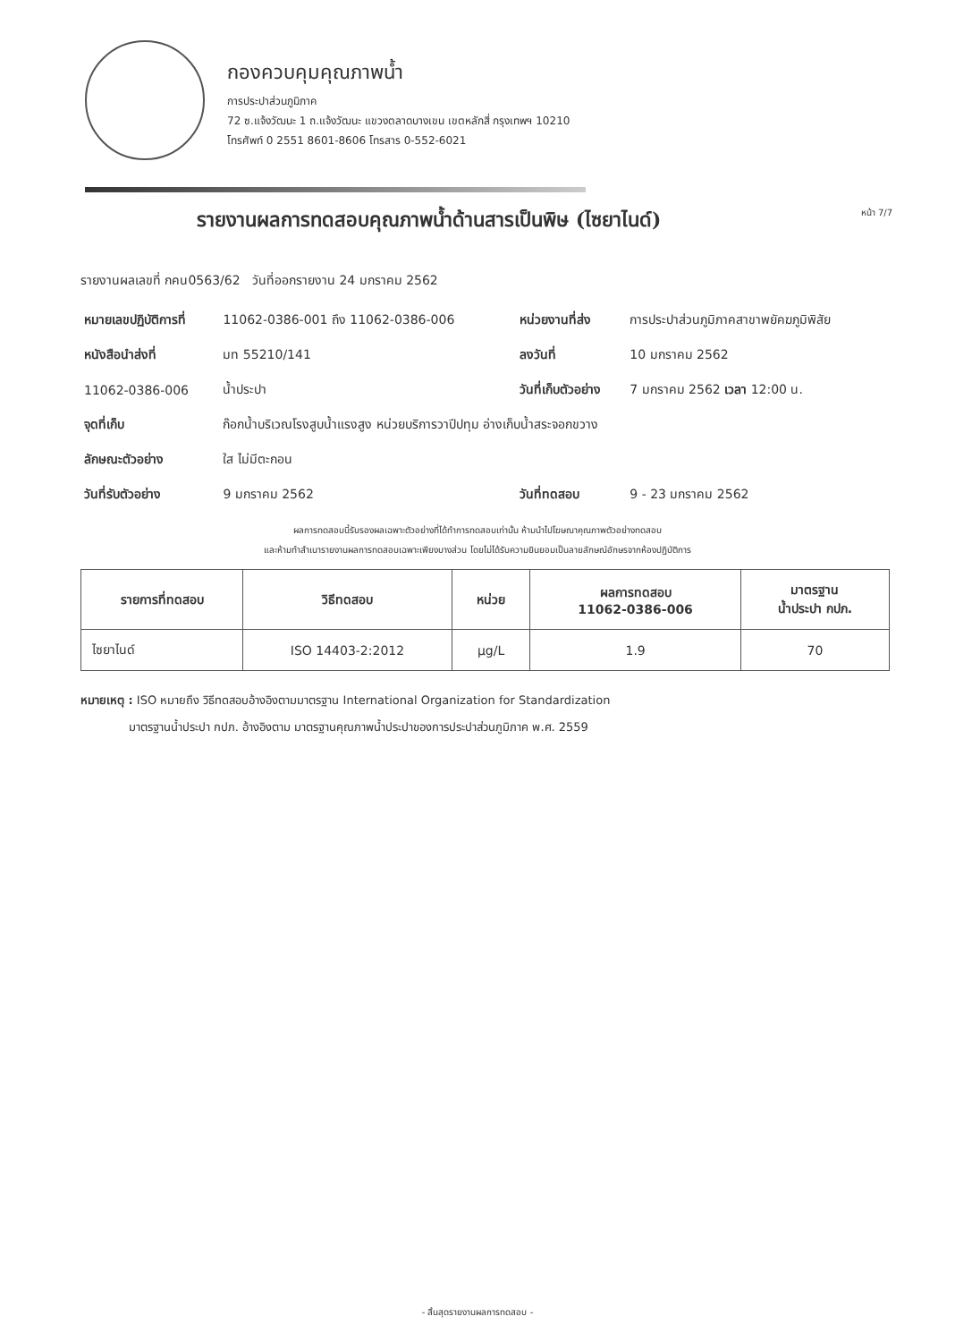กองควบคุมคุณภาพน้ำ
การประปาส่วนภูมิภาค
72 ซ.แจ้งวัฒนะ 1 ถ.แจ้งวัฒนะ แขวงตลาดบางเขน เขตหลักสี่ กรุงเทพฯ 10210
โทรศัพท์ 0 2551 8601-8606 โทรสาร 0-552-6021
รายงานผลการทดสอบคุณภาพน้ำด้านสารเป็นพิษ (ไซยาไนด์)
หน้า 7/7
รายงานผลเลขที่ กคน0563/62 วันที่ออกรายงาน 24 มกราคม 2562
| หมายเลขปฏิบัติการที่ | 11062-0386-001 ถึง 11062-0386-006 | หน่วยงานที่ส่ง | การประปาส่วนภูมิภาคสาขาพยัคฆภูมิพิสัย |
| หนังสือนำส่งที่ | มท 55210/141 | ลงวันที่ | 10 มกราคม 2562 |
| 11062-0386-006 | น้ำประปา | วันที่เก็บตัวอย่าง | 7 มกราคม 2562 เวลา 12:00 น. |
| จุดที่เก็บ | ก๊อกน้ำบริเวณโรงสูบน้ำแรงสูง หน่วยบริการวาปีปทุม อ่างเก็บน้ำสระจอกขวาง | | |
| ลักษณะตัวอย่าง | ใส ไม่มีตะกอน | | |
| วันที่รับตัวอย่าง | 9 มกราคม 2562 | วันที่ทดสอบ | 9 - 23 มกราคม 2562 |
ผลการทดสอบนี้รับรองผลเฉพาะตัวอย่างที่ได้ทำการทดสอบเท่านั้น ห้ามนำไปโฆษณาคุณภาพตัวอย่างทดสอบ
และห้ามทำสำเนารายงานผลการทดสอบเฉพาะเพียงบางส่วน โดยไม่ได้รับความยินยอมเป็นลายลักษณ์อักษรจากห้องปฏิบัติการ
| รายการที่ทดสอบ | วิธีทดสอบ | หน่วย | ผลการทดสอบ 11062-0386-006 | มาตรฐาน น้ำประปา กปภ. |
| --- | --- | --- | --- | --- |
| ไซยาไนด์ | ISO 14403-2:2012 | µg/L | 1.9 | 70 |
หมายเหตุ : ISO หมายถึง วิธีทดสอบอ้างอิงตามมาตรฐาน International Organization for Standardization
มาตรฐานน้ำประปา กปภ. อ้างอิงตาม มาตรฐานคุณภาพน้ำประปาของการประปาส่วนภูมิภาค พ.ศ. 2559
- สิ้นสุดรายงานผลการทดสอบ -